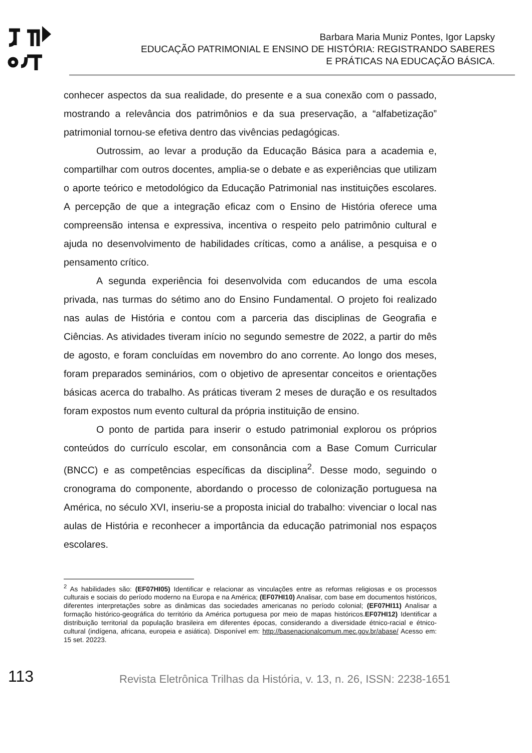Barbara Maria Muniz Pontes, Igor Lapsky
EDUCAÇÃO PATRIMONIAL E ENSINO DE HISTÓRIA: REGISTRANDO SABERES E PRÁTICAS NA EDUCAÇÃO BÁSICA.
conhecer aspectos da sua realidade, do presente e a sua conexão com o passado, mostrando a relevância dos patrimônios e da sua preservação, a “alfabetização” patrimonial tornou-se efetiva dentro das vivências pedagógicas.
Outrossim, ao levar a produção da Educação Básica para a academia e, compartilhar com outros docentes, amplia-se o debate e as experiências que utilizam o aporte teórico e metodológico da Educação Patrimonial nas instituições escolares. A percepção de que a integração eficaz com o Ensino de História oferece uma compreensão intensa e expressiva, incentiva o respeito pelo patrimônio cultural e ajuda no desenvolvimento de habilidades críticas, como a análise, a pesquisa e o pensamento crítico.
A segunda experiência foi desenvolvida com educandos de uma escola privada, nas turmas do sétimo ano do Ensino Fundamental. O projeto foi realizado nas aulas de História e contou com a parceria das disciplinas de Geografia e Ciências. As atividades tiveram início no segundo semestre de 2022, a partir do mês de agosto, e foram concluídas em novembro do ano corrente. Ao longo dos meses, foram preparados seminários, com o objetivo de apresentar conceitos e orientações básicas acerca do trabalho. As práticas tiveram 2 meses de duração e os resultados foram expostos num evento cultural da própria instituição de ensino.
O ponto de partida para inserir o estudo patrimonial explorou os próprios conteúdos do currículo escolar, em consonância com a Base Comum Curricular (BNCC) e as competências específicas da disciplina<sup>2</sup>. Desse modo, seguindo o cronograma do componente, abordando o processo de colonização portuguesa na América, no século XVI, inseriu-se a proposta inicial do trabalho: vivenciar o local nas aulas de História e reconhecer a importância da educação patrimonial nos espaços escolares.
<sup>2</sup> As habilidades são: (EF07HI05) Identificar e relacionar as vinculações entre as reformas religiosas e os processos culturais e sociais do período moderno na Europa e na América; (EF07HI10) Analisar, com base em documentos históricos, diferentes interpretações sobre as dinâmicas das sociedades americanas no período colonial; (EF07HI11) Analisar a formação histórico-geográfica do território da América portuguesa por meio de mapas históricos.EF07HI12) Identificar a distribuição territorial da população brasileira em diferentes épocas, considerando a diversidade étnico-racial e étnico-cultural (indígena, africana, europeia e asiática). Disponível em: http://basenacionalcomum.mec.gov.br/abase/ Acesso em: 15 set. 20223.
113
Revista Eletrônica Trilhas da História, v. 13, n. 26, ISSN: 2238-1651